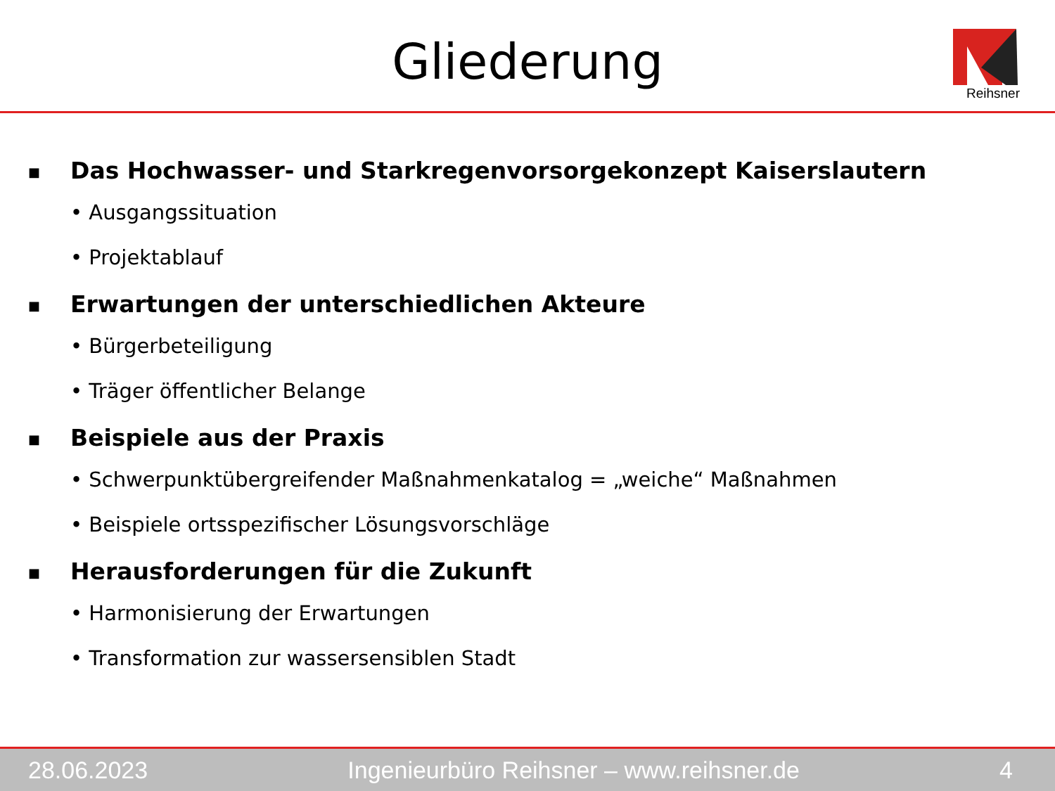Gliederung
Reihsner
■ Das Hochwasser- und Starkregenvorsorgekonzept Kaiserslautern
• Ausgangssituation
• Projektablauf
■ Erwartungen der unterschiedlichen Akteure
• Bürgerbeteiligung
• Träger öffentlicher Belange
■ Beispiele aus der Praxis
• Schwerpunktübergreifender Maßnahmenkatalog = „weiche“ Maßnahmen
• Beispiele ortsspezifischer Lösungsvorschläge
■ Herausforderungen für die Zukunft
• Harmonisierung der Erwartungen
• Transformation zur wassersensiblen Stadt
28.06.2023 Ingenieurbüro Reihsner – www.reihsner.de 4